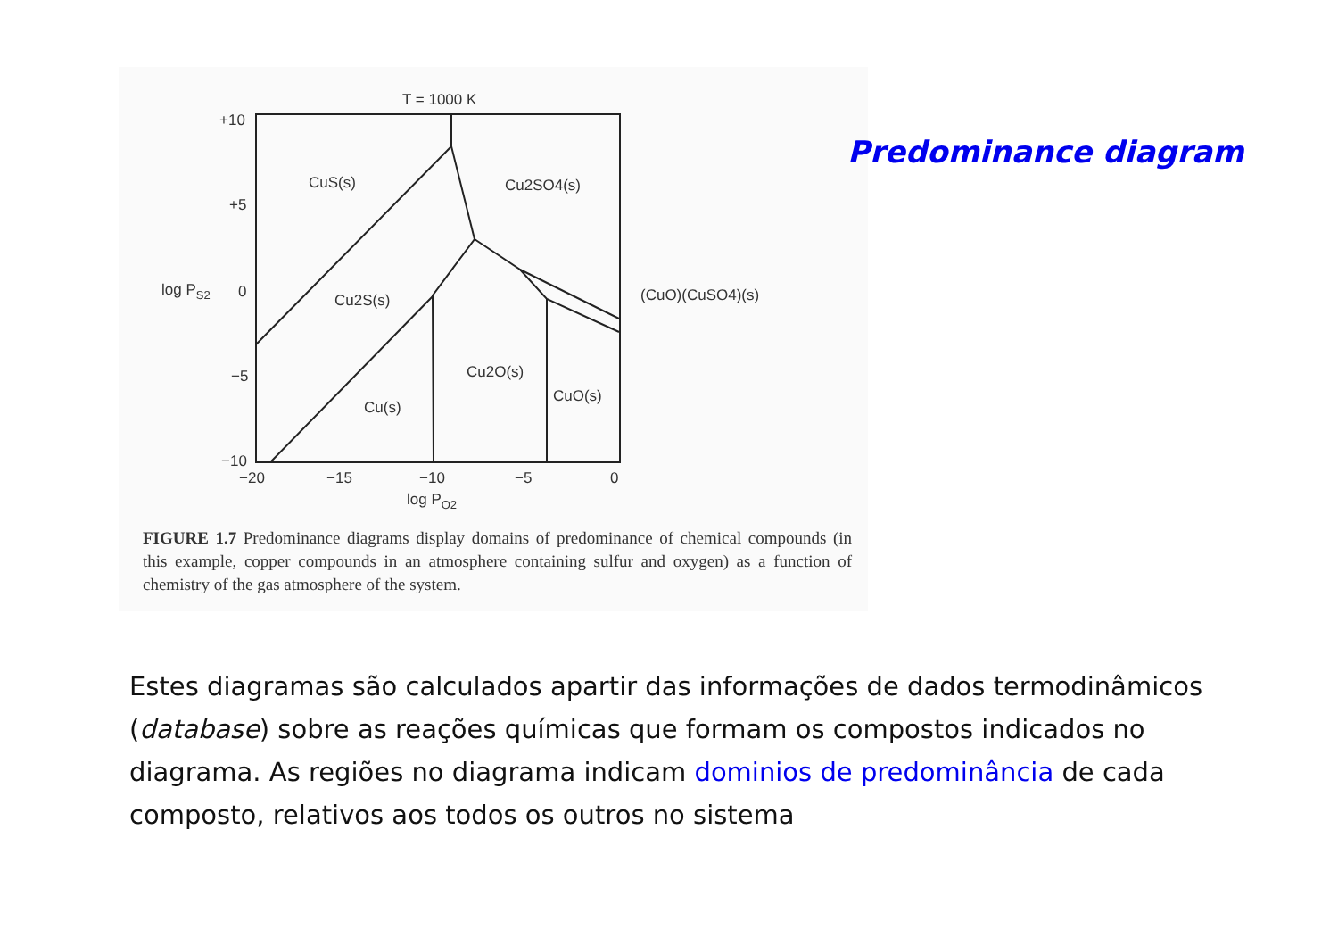T = 1000 K
+10
+5
0
−5
−10
−20
−15
−10
−5
0
log PO2
log PS2
CuS(s)
Cu2SO4(s)
Cu2S(s)
Cu2O(s)
Cu(s)
CuO(s)
(CuO)(CuSO4)(s)
Predominance diagram
FIGURE 1.7 Predominance diagrams display domains of predominance of chemical compounds (in this example, copper compounds in an atmosphere containing sulfur and oxygen) as a function of chemistry of the gas atmosphere of the system.
Estes diagramas são calculados apartir das informações de dados termodinâmicos (database) sobre as reações químicas que formam os compostos indicados no diagrama. As regiões no diagrama indicam dominios de predominância de cada composto, relativos aos todos os outros no sistema